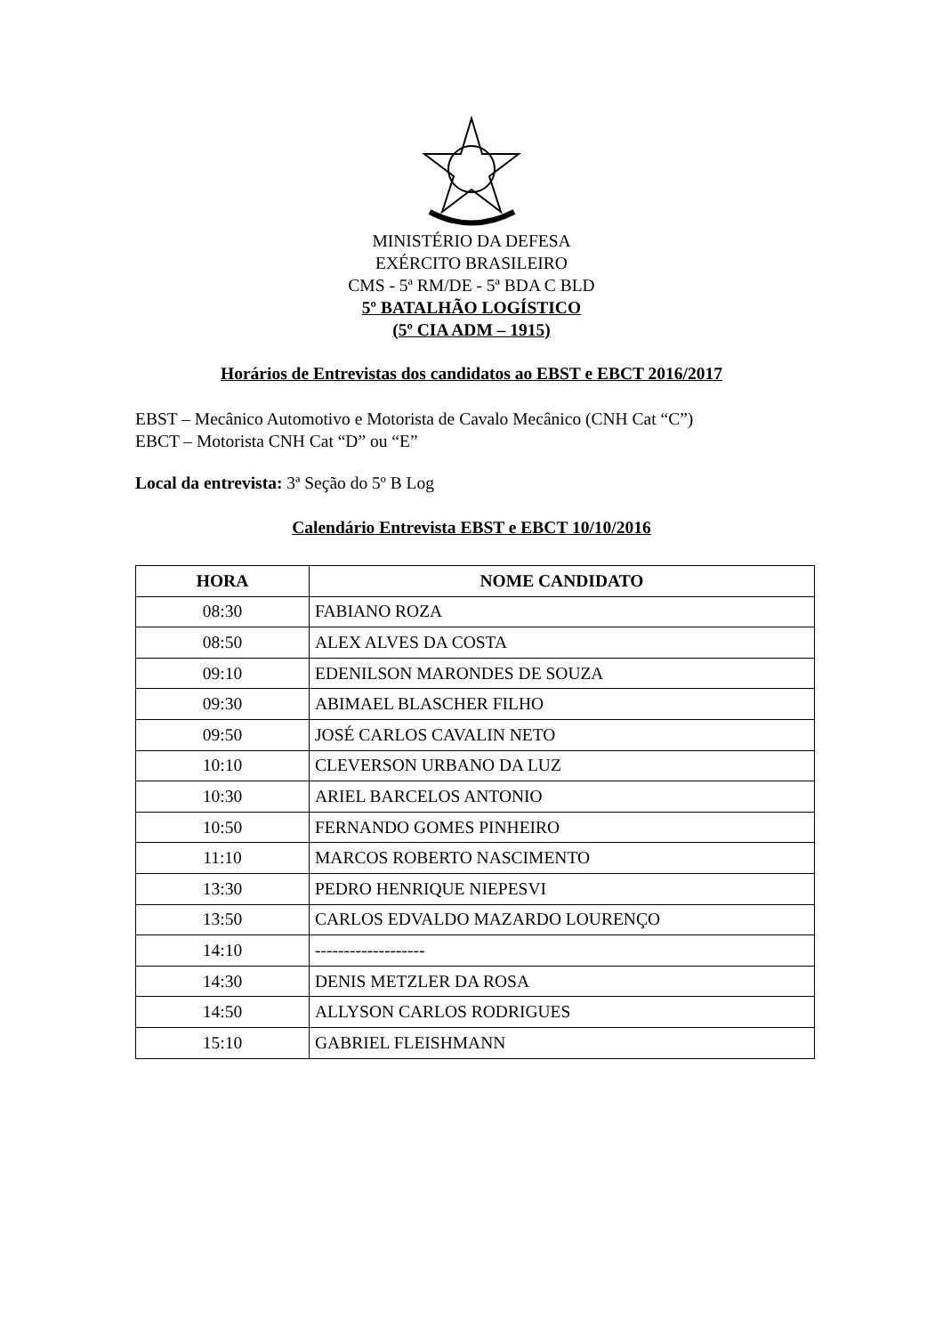MINISTÉRIO DA DEFESA
EXÉRCITO BRASILEIRO
CMS - 5ª RM/DE - 5ª BDA C BLD
5º BATALHÃO LOGÍSTICO
(5º CIA ADM – 1915)
Horários de Entrevistas dos candidatos ao EBST e EBCT 2016/2017
EBST – Mecânico Automotivo e Motorista de Cavalo Mecânico (CNH Cat “C”)
EBCT – Motorista CNH Cat “D” ou “E”
Local da entrevista: 3ª Seção do 5º B Log
Calendário Entrevista EBST e EBCT 10/10/2016
| HORA | NOME CANDIDATO |
| --- | --- |
| 08:30 | FABIANO ROZA |
| 08:50 | ALEX ALVES DA COSTA |
| 09:10 | EDENILSON MARONDES DE SOUZA |
| 09:30 | ABIMAEL BLASCHER FILHO |
| 09:50 | JOSÉ CARLOS CAVALIN NETO |
| 10:10 | CLEVERSON URBANO DA LUZ |
| 10:30 | ARIEL BARCELOS ANTONIO |
| 10:50 | FERNANDO GOMES PINHEIRO |
| 11:10 | MARCOS ROBERTO NASCIMENTO |
| 13:30 | PEDRO HENRIQUE NIEPESVI |
| 13:50 | CARLOS EDVALDO MAZARDO LOURENÇO |
| 14:10 | ------------------- |
| 14:30 | DENIS METZLER DA ROSA |
| 14:50 | ALLYSON CARLOS RODRIGUES |
| 15:10 | GABRIEL FLEISHMANN |